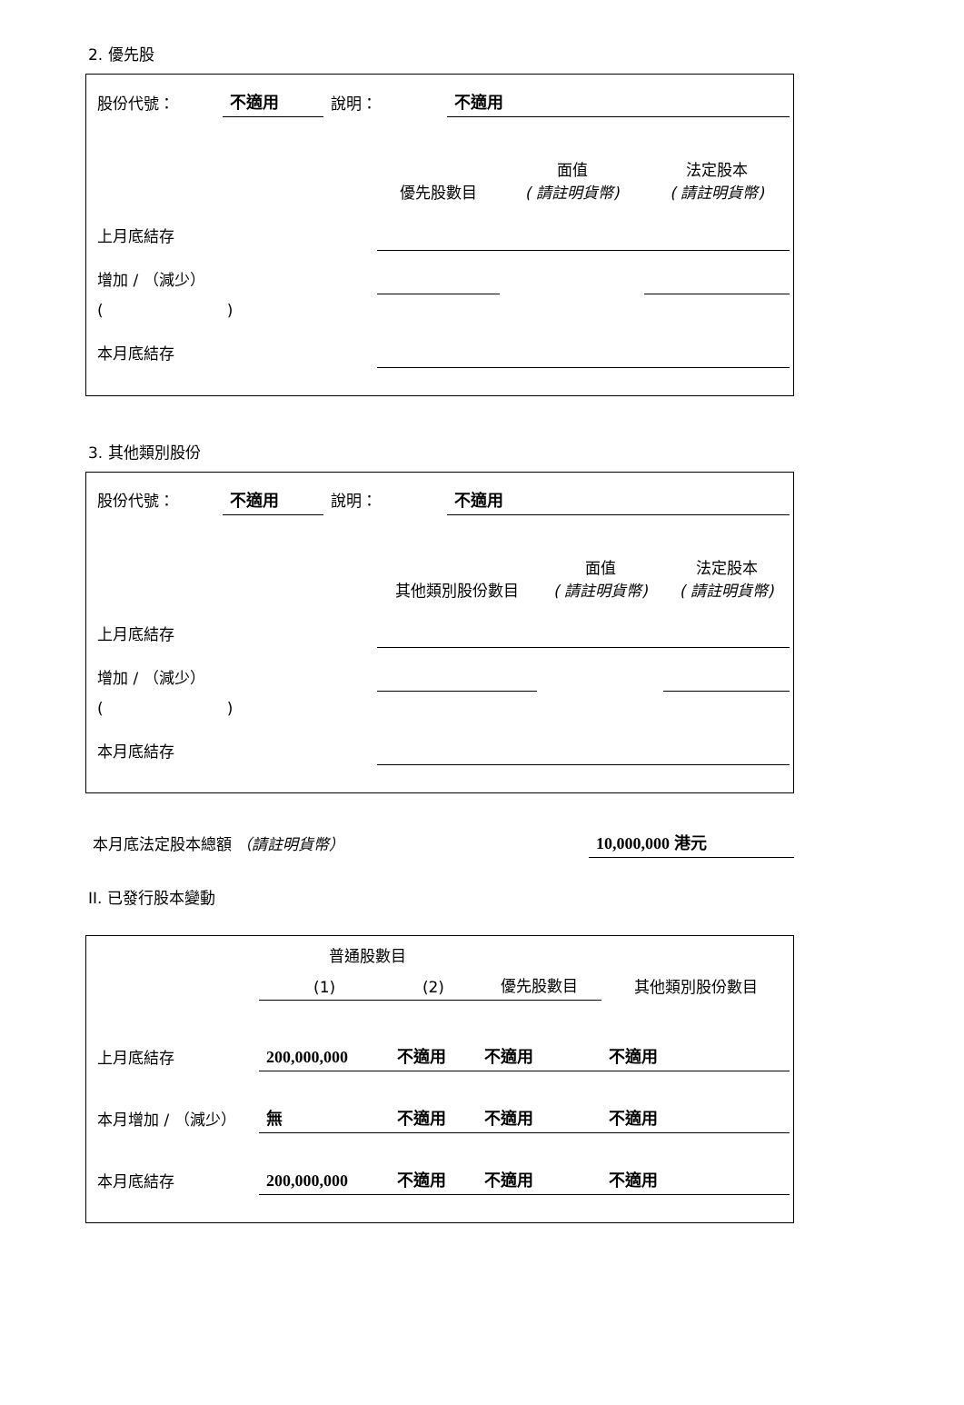2. 優先股
| 股份代號： | 不適用 | 說明： | 不適用 |
| | 優先股數目 | 面值 ( 請註明貨幣) | 法定股本 ( 請註明貨幣) |
| --- | --- | --- | --- |
| 上月底結存 | | | |
| 增加 / （減少） | | | |
| ( ) | | | |
| 本月底結存 | | | |
3. 其他類別股份
| 股份代號： | 不適用 | 說明： | 不適用 |
| | 其他類別股份數目 | 面值 ( 請註明貨幣) | 法定股本 ( 請註明貨幣) |
| --- | --- | --- | --- |
| 上月底結存 | | | |
| 增加 / （減少） | | | |
| ( ) | | | |
| 本月底結存 | | | |
| 本月底法定股本總額 （請註明貨幣） | 10,000,000 港元 |
II. 已發行股本變動
| | 普通股數目 | | | 其他類別股份數目 |
| --- | --- | --- | --- | --- |
| | (1) | (2) | 優先股數目 | |
| 上月底結存 | 200,000,000 | 不適用 | 不適用 | 不適用 |
| 本月增加 / （減少） | 無 | 不適用 | 不適用 | 不適用 |
| 本月底結存 | 200,000,000 | 不適用 | 不適用 | 不適用 |